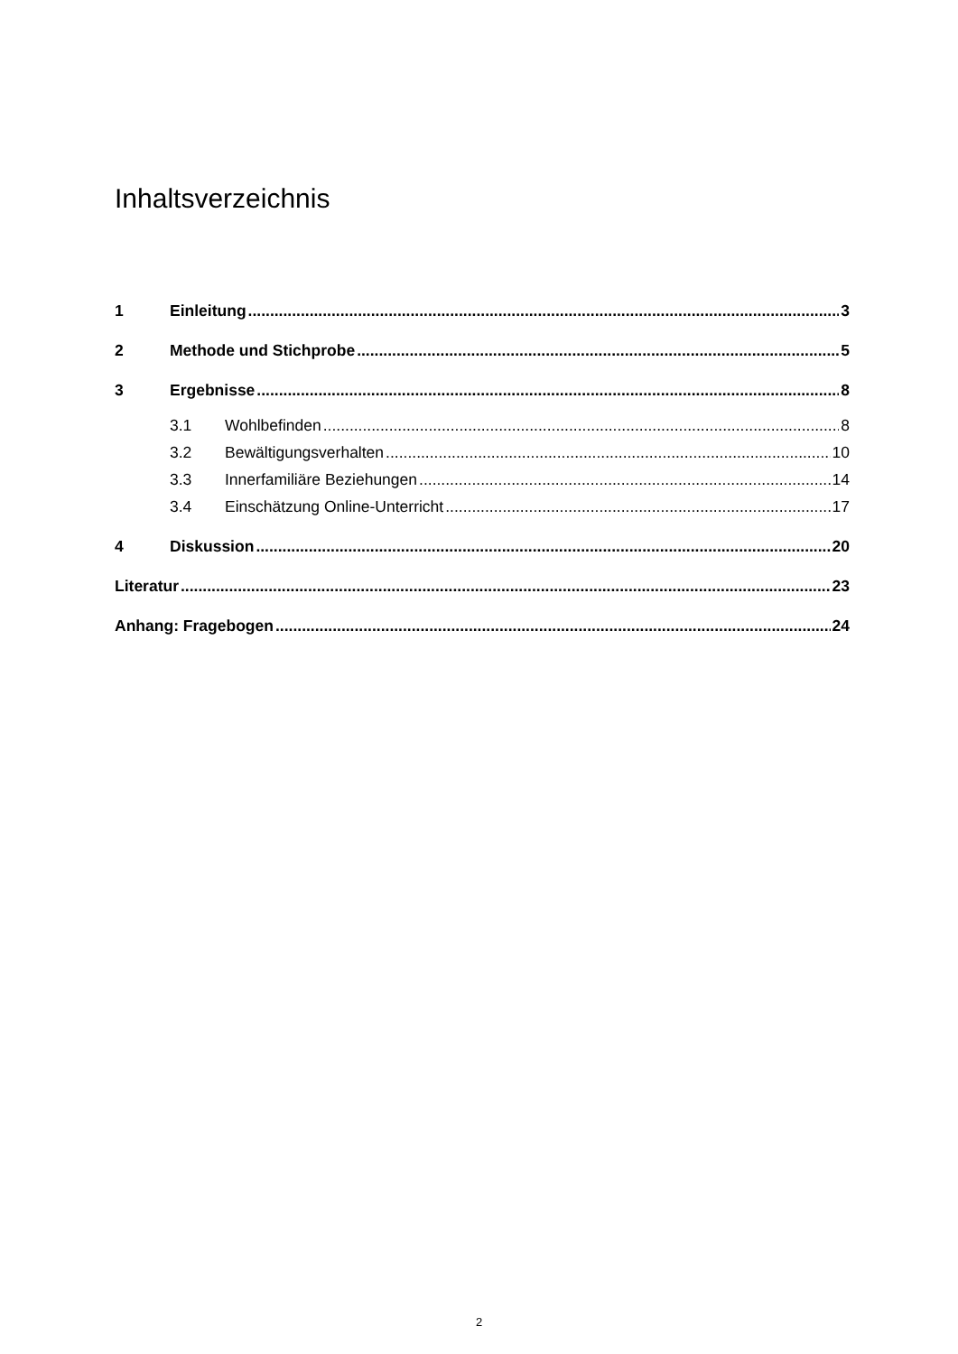Inhaltsverzeichnis
1 Einleitung 3
2 Methode und Stichprobe 5
3 Ergebnisse 8
3.1 Wohlbefinden 8
3.2 Bewältigungsverhalten 10
3.3 Innerfamiliäre Beziehungen 14
3.4 Einschätzung Online-Unterricht 17
4 Diskussion 20
Literatur 23
Anhang: Fragebogen 24
2